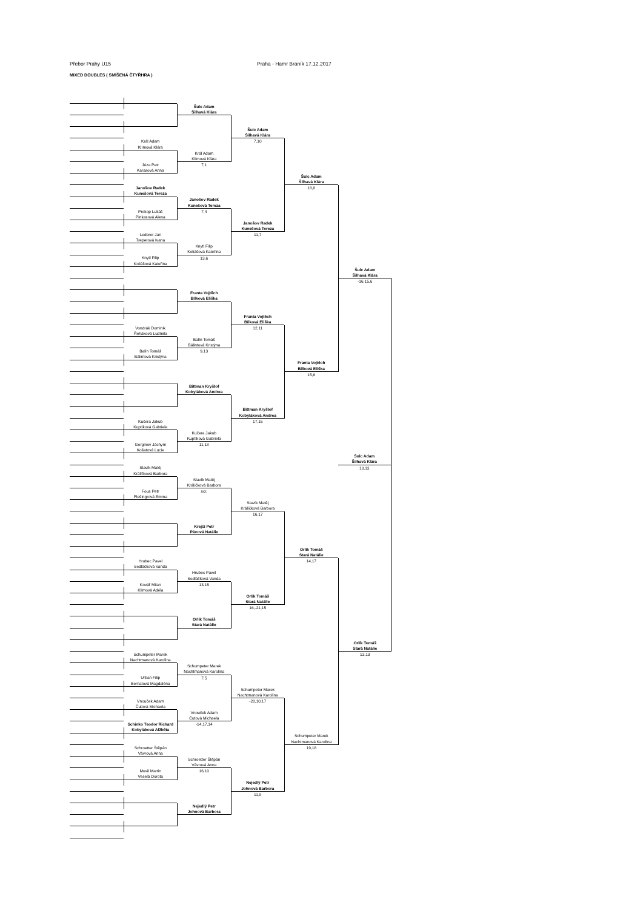Přebor Prahy U15 Praha - Hamr Braník 17.12.2017
MIXED DOUBLES ( SMÍŠENÁ ČTYŘHRA )
Král Adam
Klímová Klára
Júza Petr
Karasová Anna
Janošov Radek
Kunešová Tereza
Prokop Lukáš
Pinkasová Alena
Lederer Jan
Treperová Ivana
Knytl Filip
Koliášová Kateřina
Vondrák Dominik
Řeháková Ludmila
Balín Tomáš
Bálintová Kristýna
Kučera Jakub
Kuptíková Gabriela
Gerginov Jáchym
Košatová Lucie
Slavík Matěj
Králíčková Barbora
Fous Petr
Plešingrová Emma
Hrubec Pavel
Sedláčková Vanda
Kovář Milan
Klímová Adéla
Schumpeter Marek
Nachtmanová Karolína
Urban Filip
Bernatová Magdaléna
Vnouček Adam
Čutová Michaela
Schinko Teodor Richard
Kobyláková Alžběta
Schroetter Štěpán
Vávrová Anna
Musil Martin
Veselá Dorota
Šulc Adam
Šilhavá Klára
Král Adam
Klímová Klára
7,1
Janošov Radek
Kunešová Tereza
7,4
Knytl Filip
Koliášová Kateřina
13,6
Franta Vojtěch
Bílková Eliška
Balín Tomáš
Bálintová Kristýna
9,13
Bittman Kryštof
Kobyláková Andrea
Kučera Jakub
Kuptíková Gabriela
11,18
Slavík Matěj
Králíčková Barbora
scr.
Krejčí Petr
Pávová Natálie
Hrubec Pavel
Sedláčková Vanda
13,15
Orlík Tomáš
Stará Natálie
Schumpeter Marek
Nachtmanová Karolína
7,5
Vnouček Adam
Čutová Michaela
-14,17,14
Schroetter Štěpán
Vávrová Anna
16,10
Nejedlý Petr
Johnová Barbora
Šulc Adam
Šilhavá Klára
7,10
Janošov Radek
Kunešová Tereza
11,7
Franta Vojtěch
Bílková Eliška
12,11
Bittman Kryštof
Kobyláková Andrea
17,15
Slavík Matěj
Králíčková Barbora
16,17
Orlík Tomáš
Stará Natálie
16,-21,15
Schumpeter Marek
Nachtmanová Karolína
-20,10,17
Nejedlý Petr
Johnová Barbora
11,8
Šulc Adam
Šilhavá Klára
18,8
Franta Vojtěch
Bílková Eliška
15,6
Orlík Tomáš
Stará Natálie
14,17
Schumpeter Marek
Nachtmanová Karolína
19,18
Šulc Adam
Šilhavá Klára
-16,15,6
Šulc Adam
Šilhavá Klára
10,13
Orlík Tomáš
Stará Natálie
13,13